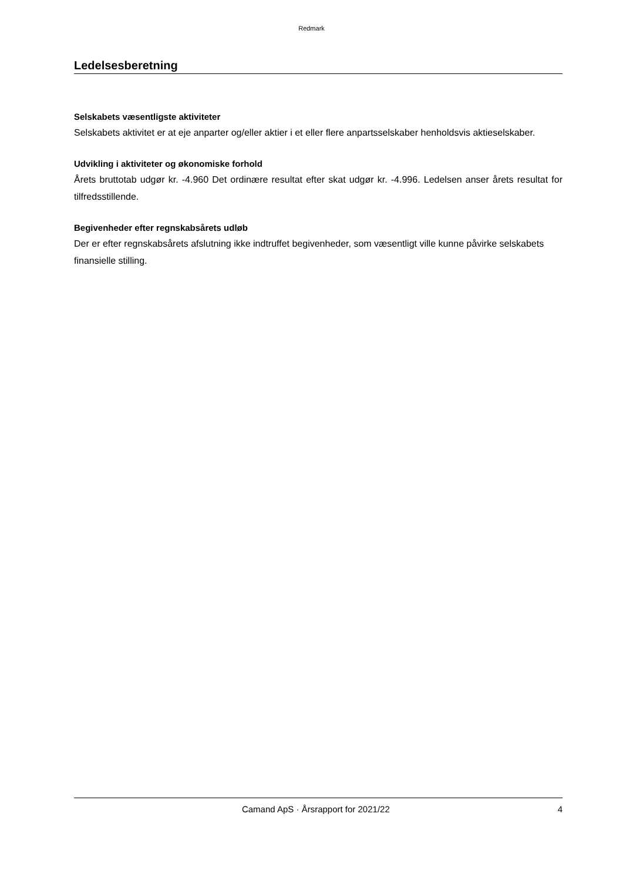Redmark
Ledelsesberetning
Selskabets væsentligste aktiviteter
Selskabets aktivitet er at eje anparter og/eller aktier i et eller flere anpartsselskaber henholdsvis aktieselskaber.
Udvikling i aktiviteter og økonomiske forhold
Årets bruttotab udgør kr. -4.960 Det ordinære resultat efter skat udgør kr. -4.996. Ledelsen anser årets resultat for tilfredsstillende.
Begivenheder efter regnskabsårets udløb
Der er efter regnskabsårets afslutning ikke indtruffet begivenheder, som væsentligt ville kunne påvirke selskabets finansielle stilling.
Camand ApS · Årsrapport for 2021/22 4